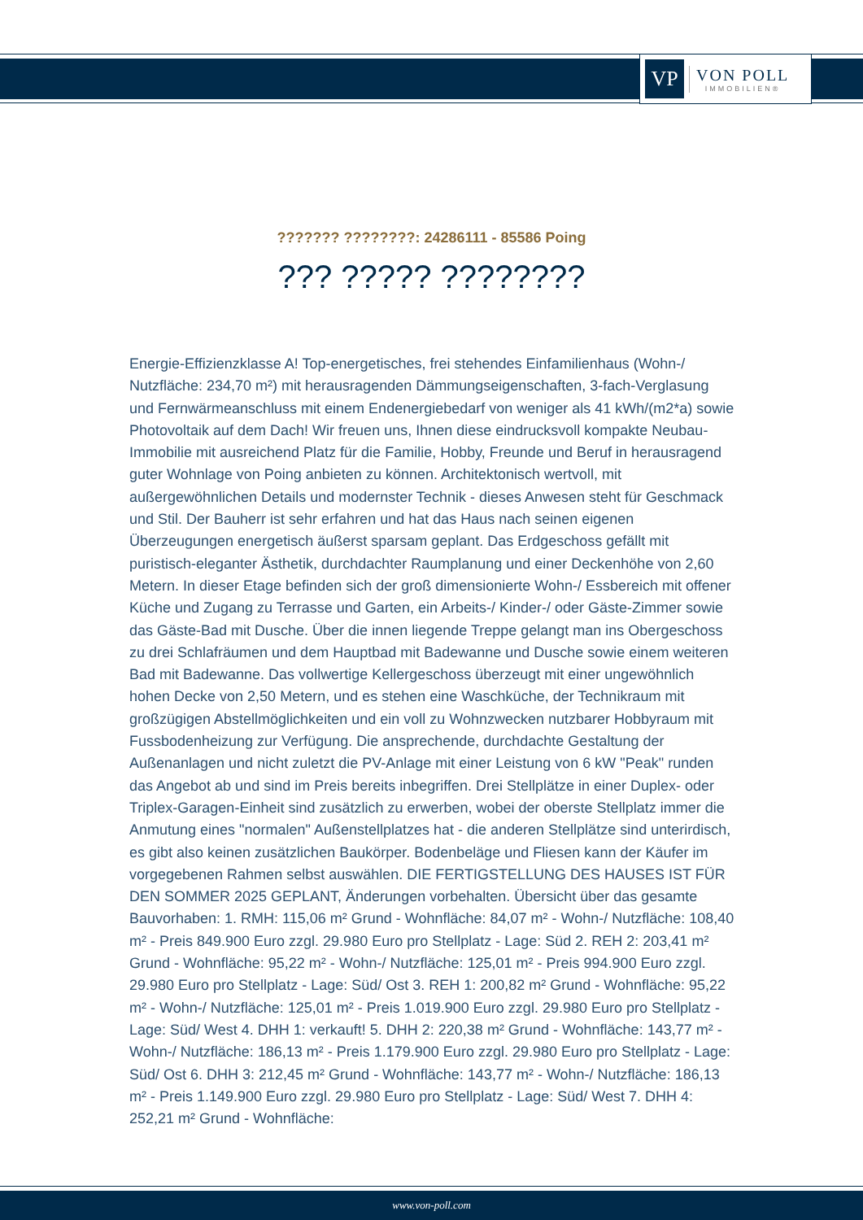VP
VON POLL
IMMOBILIEN®
??????? ????????: 24286111 - 85586 Poing
??? ????? ????????
Energie-Effizienzklasse A! Top-energetisches, frei stehendes Einfamilienhaus (Wohn-/ Nutzfläche: 234,70 m²) mit herausragenden Dämmungseigenschaften, 3-fach-Verglasung und Fernwärmeanschluss mit einem Endenergiebedarf von weniger als 41 kWh/(m2*a) sowie Photovoltaik auf dem Dach! Wir freuen uns, Ihnen diese eindrucksvoll kompakte Neubau-Immobilie mit ausreichend Platz für die Familie, Hobby, Freunde und Beruf in herausragend guter Wohnlage von Poing anbieten zu können. Architektonisch wertvoll, mit außergewöhnlichen Details und modernster Technik - dieses Anwesen steht für Geschmack und Stil. Der Bauherr ist sehr erfahren und hat das Haus nach seinen eigenen Überzeugungen energetisch äußerst sparsam geplant. Das Erdgeschoss gefällt mit puristisch-eleganter Ästhetik, durchdachter Raumplanung und einer Deckenhöhe von 2,60 Metern. In dieser Etage befinden sich der groß dimensionierte Wohn-/ Essbereich mit offener Küche und Zugang zu Terrasse und Garten, ein Arbeits-/ Kinder-/ oder Gäste-Zimmer sowie das Gäste-Bad mit Dusche. Über die innen liegende Treppe gelangt man ins Obergeschoss zu drei Schlafräumen und dem Hauptbad mit Badewanne und Dusche sowie einem weiteren Bad mit Badewanne. Das vollwertige Kellergeschoss überzeugt mit einer ungewöhnlich hohen Decke von 2,50 Metern, und es stehen eine Waschküche, der Technikraum mit großzügigen Abstellmöglichkeiten und ein voll zu Wohnzwecken nutzbarer Hobbyraum mit Fussbodenheizung zur Verfügung. Die ansprechende, durchdachte Gestaltung der Außenanlagen und nicht zuletzt die PV-Anlage mit einer Leistung von 6 kW "Peak" runden das Angebot ab und sind im Preis bereits inbegriffen. Drei Stellplätze in einer Duplex- oder Triplex-Garagen-Einheit sind zusätzlich zu erwerben, wobei der oberste Stellplatz immer die Anmutung eines "normalen" Außenstellplatzes hat - die anderen Stellplätze sind unterirdisch, es gibt also keinen zusätzlichen Baukörper. Bodenbeläge und Fliesen kann der Käufer im vorgegebenen Rahmen selbst auswählen. DIE FERTIGSTELLUNG DES HAUSES IST FÜR DEN SOMMER 2025 GEPLANT, Änderungen vorbehalten. Übersicht über das gesamte Bauvorhaben: 1. RMH: 115,06 m² Grund - Wohnfläche: 84,07 m² - Wohn-/ Nutzfläche: 108,40 m² - Preis 849.900 Euro zzgl. 29.980 Euro pro Stellplatz - Lage: Süd 2. REH 2: 203,41 m² Grund - Wohnfläche: 95,22 m² - Wohn-/ Nutzfläche: 125,01 m² - Preis 994.900 Euro zzgl. 29.980 Euro pro Stellplatz - Lage: Süd/ Ost 3. REH 1: 200,82 m² Grund - Wohnfläche: 95,22 m² - Wohn-/ Nutzfläche: 125,01 m² - Preis 1.019.900 Euro zzgl. 29.980 Euro pro Stellplatz - Lage: Süd/ West 4. DHH 1: verkauft! 5. DHH 2: 220,38 m² Grund - Wohnfläche: 143,77 m² - Wohn-/ Nutzfläche: 186,13 m² - Preis 1.179.900 Euro zzgl. 29.980 Euro pro Stellplatz - Lage: Süd/ Ost 6. DHH 3: 212,45 m² Grund - Wohnfläche: 143,77 m² - Wohn-/ Nutzfläche: 186,13 m² - Preis 1.149.900 Euro zzgl. 29.980 Euro pro Stellplatz - Lage: Süd/ West 7. DHH 4: 252,21 m² Grund - Wohnfläche:
www.von-poll.com